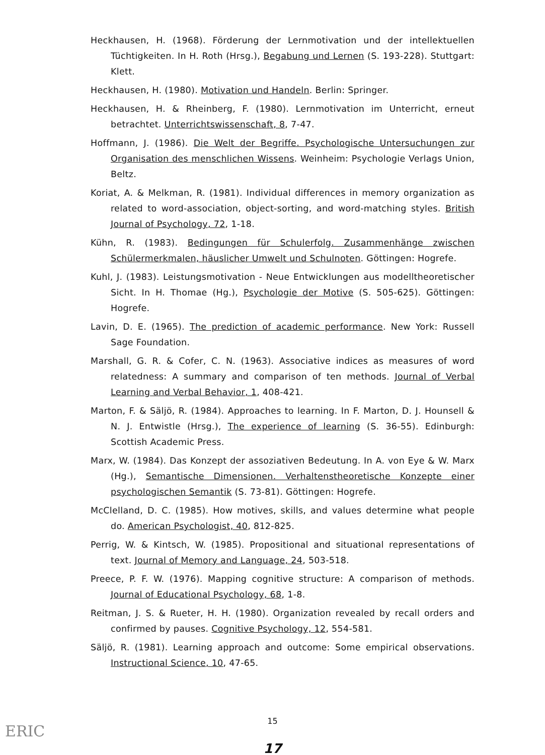Heckhausen, H. (1968). Förderung der Lernmotivation und der intellektuellen Tüchtigkeiten. In H. Roth (Hrsg.), Begabung und Lernen (S. 193-228). Stuttgart: Klett.
Heckhausen, H. (1980). Motivation und Handeln. Berlin: Springer.
Heckhausen, H. & Rheinberg, F. (1980). Lernmotivation im Unterricht, erneut betrachtet. Unterrichtswissenschaft, 8, 7-47.
Hoffmann, J. (1986). Die Welt der Begriffe. Psychologische Untersuchungen zur Organisation des menschlichen Wissens. Weinheim: Psychologie Verlags Union, Beltz.
Koriat, A. & Melkman, R. (1981). Individual differences in memory organization as related to word-association, object-sorting, and word-matching styles. British Journal of Psychology, 72, 1-18.
Kühn, R. (1983). Bedingungen für Schulerfolg. Zusammenhänge zwischen Schülermerkmalen, häuslicher Umwelt und Schulnoten. Göttingen: Hogrefe.
Kuhl, J. (1983). Leistungsmotivation - Neue Entwicklungen aus modelltheoretischer Sicht. In H. Thomae (Hg.), Psychologie der Motive (S. 505-625). Göttingen: Hogrefe.
Lavin, D. E. (1965). The prediction of academic performance. New York: Russell Sage Foundation.
Marshall, G. R. & Cofer, C. N. (1963). Associative indices as measures of word relatedness: A summary and comparison of ten methods. Journal of Verbal Learning and Verbal Behavior, 1, 408-421.
Marton, F. & Säljö, R. (1984). Approaches to learning. In F. Marton, D. J. Hounsell & N. J. Entwistle (Hrsg.), The experience of learning (S. 36-55). Edinburgh: Scottish Academic Press.
Marx, W. (1984). Das Konzept der assoziativen Bedeutung. In A. von Eye & W. Marx (Hg.), Semantische Dimensionen. Verhaltenstheoretische Konzepte einer psychologischen Semantik (S. 73-81). Göttingen: Hogrefe.
McClelland, D. C. (1985). How motives, skills, and values determine what people do. American Psychologist, 40, 812-825.
Perrig, W. & Kintsch, W. (1985). Propositional and situational representations of text. Journal of Memory and Language, 24, 503-518.
Preece, P. F. W. (1976). Mapping cognitive structure: A comparison of methods. Journal of Educational Psychology, 68, 1-8.
Reitman, J. S. & Rueter, H. H. (1980). Organization revealed by recall orders and confirmed by pauses. Cognitive Psychology, 12, 554-581.
Säljö, R. (1981). Learning approach and outcome: Some empirical observations. Instructional Science, 10, 47-65.
15
17
ERIC